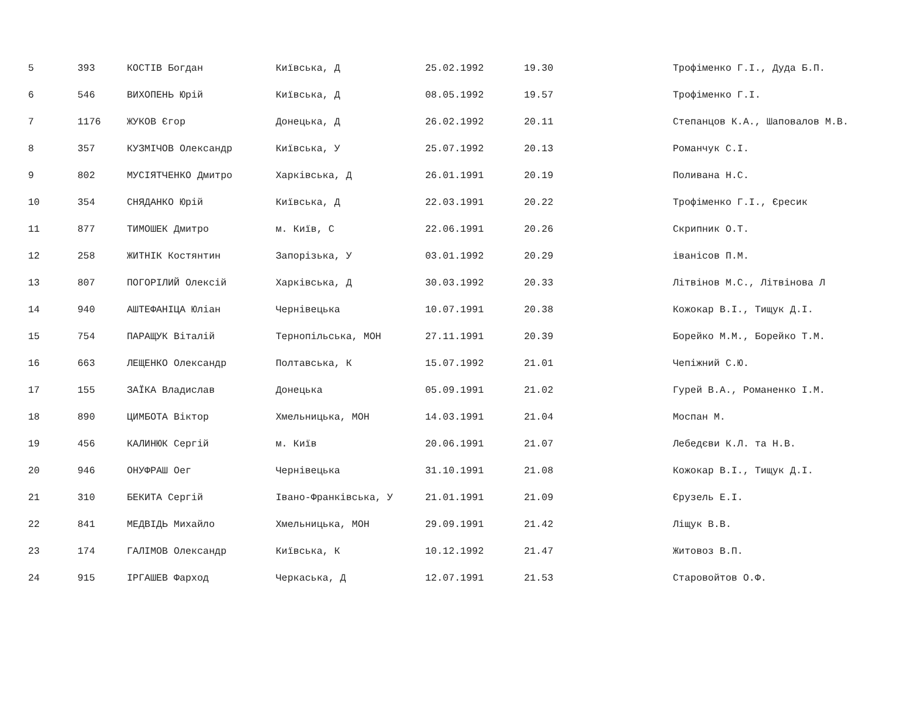| 5 | 393 | КОСТІВ Богдан | Київська, Д | 25.02.1992 | 19.30 | Трофіменко Г.І., Дуда Б.П. |
| 6 | 546 | ВИХОПЕНЬ Юрій | Київська, Д | 08.05.1992 | 19.57 | Трофіменко Г.І. |
| 7 | 1176 | ЖУКОВ Єгор | Донецька, Д | 26.02.1992 | 20.11 | Степанцов К.А., Шаповалов М.В. |
| 8 | 357 | КУЗМІЧОВ Олександр | Київська, У | 25.07.1992 | 20.13 | Романчук С.І. |
| 9 | 802 | МУСІЯТЧЕНКО Дмитро | Харківська, Д | 26.01.1991 | 20.19 | Поливана Н.С. |
| 10 | 354 | СНЯДАНКО Юрій | Київська, Д | 22.03.1991 | 20.22 | Трофіменко Г.І., Єресик |
| 11 | 877 | ТИМОШЕК Дмитро | м. Київ, С | 22.06.1991 | 20.26 | Скрипник О.Т. |
| 12 | 258 | ЖИТНІК Костянтин | Запорізька, У | 03.01.1992 | 20.29 | іванісов П.М. |
| 13 | 807 | ПОГОРІЛИЙ Олексій | Харківська, Д | 30.03.1992 | 20.33 | Літвінов М.С., Літвінова Л |
| 14 | 940 | АШТЕФАНІЦА Юліан | Чернівецька | 10.07.1991 | 20.38 | Кожокар В.І., Тищук Д.І. |
| 15 | 754 | ПАРАЩУК Віталій | Тернопільська, МОН | 27.11.1991 | 20.39 | Борейко М.М., Борейко Т.М. |
| 16 | 663 | ЛЕЩЕНКО Олександр | Полтавська, К | 15.07.1992 | 21.01 | Чепіжний С.Ю. |
| 17 | 155 | ЗАЇКА Владислав | Донецька | 05.09.1991 | 21.02 | Гурей В.А., Романенко І.М. |
| 18 | 890 | ЦИМБОТА Віктор | Хмельницька, МОН | 14.03.1991 | 21.04 | Моспан М. |
| 19 | 456 | КАЛИНЮК Сергій | м. Київ | 20.06.1991 | 21.07 | Лебедєви К.Л. та Н.В. |
| 20 | 946 | ОНУФРАШ Оег | Чернівецька | 31.10.1991 | 21.08 | Кожокар В.І., Тищук Д.І. |
| 21 | 310 | БЕКИТА Сергій | Івано-Франківська, У | 21.01.1991 | 21.09 | Єрузель Е.І. |
| 22 | 841 | МЕДВІДЬ Михайло | Хмельницька, МОН | 29.09.1991 | 21.42 | Ліщук В.В. |
| 23 | 174 | ГАЛІМОВ Олександр | Київська, К | 10.12.1992 | 21.47 | Житовоз В.П. |
| 24 | 915 | ІРГАШЕВ Фарход | Черкаська, Д | 12.07.1991 | 21.53 | Старовойтов О.Ф. |